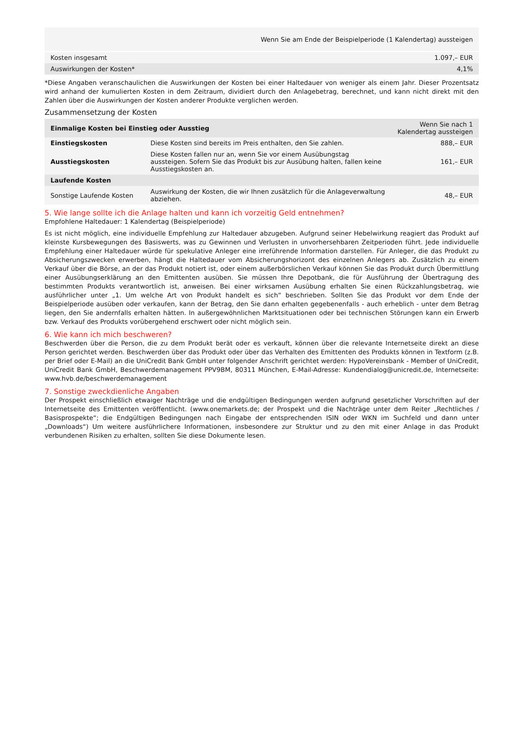| | Wenn Sie am Ende der Beispielperiode (1 Kalendertag) aussteigen |
| --- | --- |
| Kosten insgesamt | 1.097,– EUR |
| Auswirkungen der Kosten* | 4,1% |
*Diese Angaben veranschaulichen die Auswirkungen der Kosten bei einer Haltedauer von weniger als einem Jahr. Dieser Prozentsatz wird anhand der kumulierten Kosten in dem Zeitraum, dividiert durch den Anlagebetrag, berechnet, und kann nicht direkt mit den Zahlen über die Auswirkungen der Kosten anderer Produkte verglichen werden.
Zusammensetzung der Kosten
| Einmalige Kosten bei Einstieg oder Ausstieg | | Wenn Sie nach 1 Kalendertag aussteigen |
| --- | --- | --- |
| Einstiegskosten | Diese Kosten sind bereits im Preis enthalten, den Sie zahlen. | 888,– EUR |
| Ausstiegskosten | Diese Kosten fallen nur an, wenn Sie vor einem Ausübungstag aussteigen. Sofern Sie das Produkt bis zur Ausübung halten, fallen keine Ausstiegskosten an. | 161,– EUR |
| Laufende Kosten | | |
| Sonstige Laufende Kosten | Auswirkung der Kosten, die wir Ihnen zusätzlich für die Anlageverwaltung abziehen. | 48,– EUR |
5. Wie lange sollte ich die Anlage halten und kann ich vorzeitig Geld entnehmen?
Empfohlene Haltedauer: 1 Kalendertag (Beispielperiode)
Es ist nicht möglich, eine individuelle Empfehlung zur Haltedauer abzugeben. Aufgrund seiner Hebelwirkung reagiert das Produkt auf kleinste Kursbewegungen des Basiswerts, was zu Gewinnen und Verlusten in unvorhersehbaren Zeitperioden führt. Jede individuelle Empfehlung einer Haltedauer würde für spekulative Anleger eine irreführende Information darstellen. Für Anleger, die das Produkt zu Absicherungszwecken erwerben, hängt die Haltedauer vom Absicherungshorizont des einzelnen Anlegers ab. Zusätzlich zu einem Verkauf über die Börse, an der das Produkt notiert ist, oder einem außerbörslichen Verkauf können Sie das Produkt durch Übermittlung einer Ausübungserklärung an den Emittenten ausüben. Sie müssen Ihre Depotbank, die für Ausführung der Übertragung des bestimmten Produkts verantwortlich ist, anweisen. Bei einer wirksamen Ausübung erhalten Sie einen Rückzahlungsbetrag, wie ausführlicher unter „1. Um welche Art von Produkt handelt es sich“ beschrieben. Sollten Sie das Produkt vor dem Ende der Beispielperiode ausüben oder verkaufen, kann der Betrag, den Sie dann erhalten gegebenenfalls - auch erheblich - unter dem Betrag liegen, den Sie andernfalls erhalten hätten. In außergewöhnlichen Marktsituationen oder bei technischen Störungen kann ein Erwerb bzw. Verkauf des Produkts vorübergehend erschwert oder nicht möglich sein.
6. Wie kann ich mich beschweren?
Beschwerden über die Person, die zu dem Produkt berät oder es verkauft, können über die relevante Internetseite direkt an diese Person gerichtet werden. Beschwerden über das Produkt oder über das Verhalten des Emittenten des Produkts können in Textform (z.B. per Brief oder E-Mail) an die UniCredit Bank GmbH unter folgender Anschrift gerichtet werden: HypoVereinsbank - Member of UniCredit, UniCredit Bank GmbH, Beschwerdemanagement PPV9BM, 80311 München, E-Mail-Adresse: Kundendialog@unicredit.de, Internetseite: www.hvb.de/beschwerdemanagement
7. Sonstige zweckdienliche Angaben
Der Prospekt einschließlich etwaiger Nachträge und die endgültigen Bedingungen werden aufgrund gesetzlicher Vorschriften auf der Internetseite des Emittenten veröffentlicht. (www.onemarkets.de; der Prospekt und die Nachträge unter dem Reiter „Rechtliches / Basisprospekte“; die Endgültigen Bedingungen nach Eingabe der entsprechenden ISIN oder WKN im Suchfeld und dann unter „Downloads“) Um weitere ausführlichere Informationen, insbesondere zur Struktur und zu den mit einer Anlage in das Produkt verbundenen Risiken zu erhalten, sollten Sie diese Dokumente lesen.